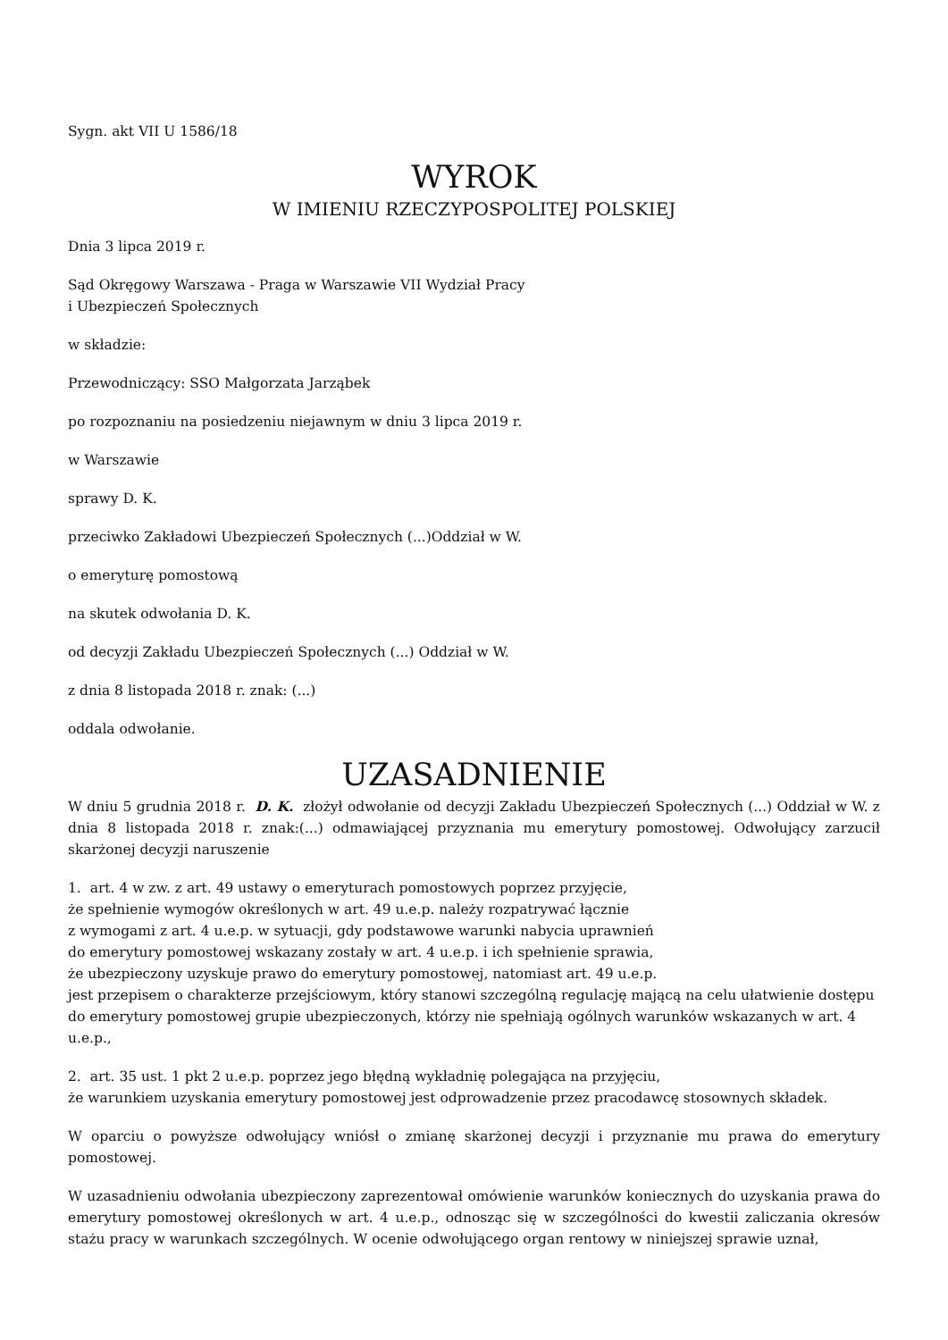Sygn. akt VII U 1586/18
WYROK
W IMIENIU RZECZYPOSPOLITEJ POLSKIEJ
Dnia 3 lipca 2019 r.
Sąd Okręgowy Warszawa - Praga w Warszawie VII Wydział Pracy
i Ubezpieczeń Społecznych
w składzie:
Przewodniczący: SSO Małgorzata Jarząbek
po rozpoznaniu na posiedzeniu niejawnym w dniu 3 lipca 2019 r.
w Warszawie
sprawy D. K.
przeciwko Zakładowi Ubezpieczeń Społecznych (...)Oddział w W.
o emeryturę pomostową
na skutek odwołania D. K.
od decyzji Zakładu Ubezpieczeń Społecznych (...) Oddział w W.
z dnia 8 listopada 2018 r. znak: (...)
oddala odwołanie.
UZASADNIENIE
W dniu 5 grudnia 2018 r. D. K. złożył odwołanie od decyzji Zakładu Ubezpieczeń Społecznych (...) Oddział w W. z dnia 8 listopada 2018 r. znak:(...) odmawiającej przyznania mu emerytury pomostowej. Odwołujący zarzucił skarżonej decyzji naruszenie
1. art. 4 w zw. z art. 49 ustawy o emeryturach pomostowych poprzez przyjęcie,
że spełnienie wymogów określonych w art. 49 u.e.p. należy rozpatrywać łącznie
z wymogami z art. 4 u.e.p. w sytuacji, gdy podstawowe warunki nabycia uprawnień
do emerytury pomostowej wskazany zostały w art. 4 u.e.p. i ich spełnienie sprawia,
że ubezpieczony uzyskuje prawo do emerytury pomostowej, natomiast art. 49 u.e.p.
jest przepisem o charakterze przejściowym, który stanowi szczególną regulację mającą na celu ułatwienie dostępu do emerytury pomostowej grupie ubezpieczonych, którzy nie spełniają ogólnych warunków wskazanych w art. 4 u.e.p.,
2. art. 35 ust. 1 pkt 2 u.e.p. poprzez jego błędną wykładnię polegająca na przyjęciu,
że warunkiem uzyskania emerytury pomostowej jest odprowadzenie przez pracodawcę stosownych składek.
W oparciu o powyższe odwołujący wniósł o zmianę skarżonej decyzji i przyznanie mu prawa do emerytury pomostowej.
W uzasadnieniu odwołania ubezpieczony zaprezentował omówienie warunków koniecznych do uzyskania prawa do emerytury pomostowej określonych w art. 4 u.e.p., odnosząc się w szczególności do kwestii zaliczania okresów stażu pracy w warunkach szczególnych. W ocenie odwołującego organ rentowy w niniejszej sprawie uznał,